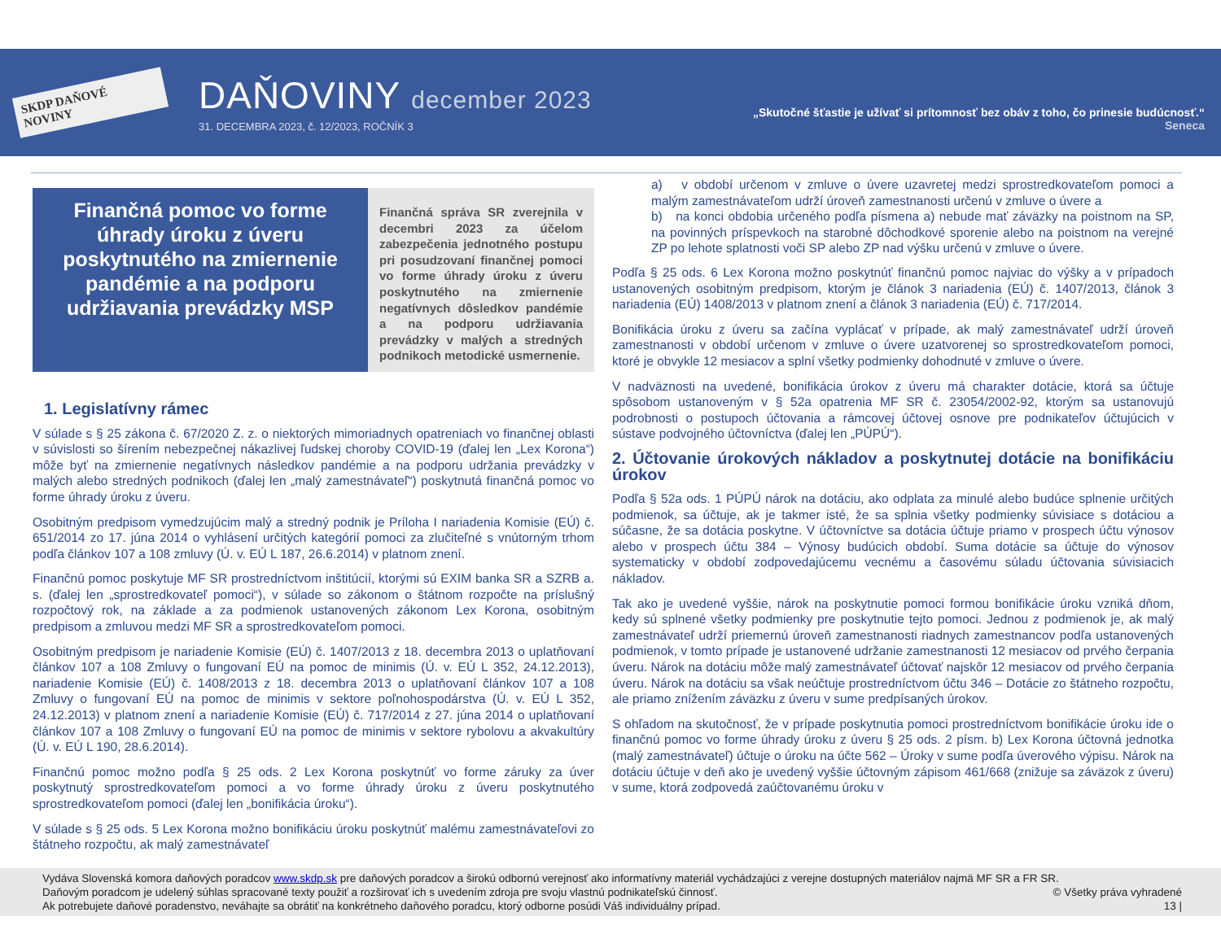SKDP DAŇOVÉ NOVINY
DAŇOVINY december 2023
31. DECEMBRA 2023, č. 12/2023, ROČNÍK 3
„Skutočné šťastie je užívať si prítomnosť bez obáv z toho, čo prinesie budúcnosť.“
Seneca
Finančná pomoc vo forme úhrady úroku z úveru poskytnutého na zmiernenie pandémie a na podporu udržiavania prevádzky MSP
Finančná správa SR zverejnila v decembri 2023 za účelom zabezpečenia jednotného postupu pri posudzovaní finančnej pomoci vo forme úhrady úroku z úveru poskytnutého na zmiernenie negatívnych dôsledkov pandémie a na podporu udržiavania prevádzky v malých a stredných podnikoch metodické usmernenie.
1. Legislatívny rámec
V súlade s § 25 zákona č. 67/2020 Z. z. o niektorých mimoriadnych opatreniach vo finančnej oblasti v súvislosti so šírením nebezpečnej nákazlivej ľudskej choroby COVID-19 (ďalej len „Lex Korona“) môže byť na zmiernenie negatívnych následkov pandémie a na podporu udržania prevádzky v malých alebo stredných podnikoch (ďalej len „malý zamestnávateľ“) poskytnutá finančná pomoc vo forme úhrady úroku z úveru.
Osobitným predpisom vymedzujúcim malý a stredný podnik je Príloha I nariadenia Komisie (EÚ) č. 651/2014 zo 17. júna 2014 o vyhlásení určitých kategórií pomoci za zlučiteľné s vnútorným trhom podľa článkov 107 a 108 zmluvy (Ú. v. EÚ L 187, 26.6.2014) v platnom znení.
Finančnú pomoc poskytuje MF SR prostredníctvom inštitúcií, ktorými sú EXIM banka SR a SZRB a. s. (ďalej len „sprostredkovateľ pomoci“), v súlade so zákonom o štátnom rozpočte na príslušný rozpočtový rok, na základe a za podmienok ustanovených zákonom Lex Korona, osobitným predpisom a zmluvou medzi MF SR a sprostredkovateľom pomoci.
Osobitným predpisom je nariadenie Komisie (EÚ) č. 1407/2013 z 18. decembra 2013 o uplatňovaní článkov 107 a 108 Zmluvy o fungovaní EÚ na pomoc de minimis (Ú. v. EÚ L 352, 24.12.2013), nariadenie Komisie (EÚ) č. 1408/2013 z 18. decembra 2013 o uplatňovaní článkov 107 a 108 Zmluvy o fungovaní EÚ na pomoc de minimis v sektore poľnohospodárstva (Ú. v. EÚ L 352, 24.12.2013) v platnom znení a nariadenie Komisie (EÚ) č. 717/2014 z 27. júna 2014 o uplatňovaní článkov 107 a 108 Zmluvy o fungovaní EÚ na pomoc de minimis v sektore rybolovu a akvakultúry (Ú. v. EÚ L 190, 28.6.2014).
Finančnú pomoc možno podľa § 25 ods. 2 Lex Korona poskytnúť vo forme záruky za úver poskytnutý sprostredkovateľom pomoci a vo forme úhrady úroku z úveru poskytnutého sprostredkovateľom pomoci (ďalej len „bonifikácia úroku“).
V súlade s § 25 ods. 5 Lex Korona možno bonifikáciu úroku poskytnúť malému zamestnávateľovi zo štátneho rozpočtu, ak malý zamestnávateľ
a) v období určenom v zmluve o úvere uzavretej medzi sprostredkovateľom pomoci a malým zamestnávateľom udrží úroveň zamestnanosti určenú v zmluve o úvere a
b) na konci obdobia určeného podľa písmena a) nebude mať záväzky na poistnom na SP, na povinných príspevkoch na starobné dôchodkové sporenie alebo na poistnom na verejné ZP po lehote splatnosti voči SP alebo ZP nad výšku určenú v zmluve o úvere.
Podľa § 25 ods. 6 Lex Korona možno poskytnúť finančnú pomoc najviac do výšky a v prípadoch ustanovených osobitným predpisom, ktorým je článok 3 nariadenia (EÚ) č. 1407/2013, článok 3 nariadenia (EÚ) 1408/2013 v platnom znení a článok 3 nariadenia (EÚ) č. 717/2014.
Bonifikácia úroku z úveru sa začína vyplácať v prípade, ak malý zamestnávateľ udrží úroveň zamestnanosti v období určenom v zmluve o úvere uzatvorenej so sprostredkovateľom pomoci, ktoré je obvykle 12 mesiacov a splní všetky podmienky dohodnuté v zmluve o úvere.
V nadväznosti na uvedené, bonifikácia úrokov z úveru má charakter dotácie, ktorá sa účtuje spôsobom ustanoveným v § 52a opatrenia MF SR č. 23054/2002-92, ktorým sa ustanovujú podrobnosti o postupoch účtovania a rámcovej účtovej osnove pre podnikateľov účtujúcich v sústave podvojného účtovníctva (ďalej len „PÚPÚ“).
2. Účtovanie úrokových nákladov a poskytnutej dotácie na bonifikáciu úrokov
Podľa § 52a ods. 1 PÚPÚ nárok na dotáciu, ako odplata za minulé alebo budúce splnenie určitých podmienok, sa účtuje, ak je takmer isté, že sa splnia všetky podmienky súvisiace s dotáciou a súčasne, že sa dotácia poskytne. V účtovníctve sa dotácia účtuje priamo v prospech účtu výnosov alebo v prospech účtu 384 – Výnosy budúcich období. Suma dotácie sa účtuje do výnosov systematicky v období zodpovedajúcemu vecnému a časovému súladu účtovania súvisiacich nákladov.
Tak ako je uvedené vyššie, nárok na poskytnutie pomoci formou bonifikácie úroku vzniká dňom, kedy sú splnené všetky podmienky pre poskytnutie tejto pomoci. Jednou z podmienok je, ak malý zamestnávateľ udrží priemernú úroveň zamestnanosti riadnych zamestnancov podľa ustanovených podmienok, v tomto prípade je ustanovené udržanie zamestnanosti 12 mesiacov od prvého čerpania úveru. Nárok na dotáciu môže malý zamestnávateľ účtovať najskôr 12 mesiacov od prvého čerpania úveru. Nárok na dotáciu sa však neúčtuje prostredníctvom účtu 346 – Dotácie zo štátneho rozpočtu, ale priamo znížením záväzku z úveru v sume predpísaných úrokov.
S ohľadom na skutočnosť, že v prípade poskytnutia pomoci prostredníctvom bonifikácie úroku ide o finančnú pomoc vo forme úhrady úroku z úveru § 25 ods. 2 písm. b) Lex Korona účtovná jednotka (malý zamestnávateľ) účtuje o úroku na účte 562 – Úroky v sume podľa úverového výpisu. Nárok na dotáciu účtuje v deň ako je uvedený vyššie účtovným zápisom 461/668 (znižuje sa záväzok z úveru) v sume, ktorá zodpovedá zaúčtovanému úroku v
Vydáva Slovenská komora daňových poradcov www.skdp.sk pre daňových poradcov a širokú odbornú verejnosť ako informatívny materiál vychádzajúci z verejne dostupných materiálov najmä MF SR a FR SR.
Daňovým poradcom je udelený súhlas spracované texty použiť a rozširovať ich s uvedením zdroja pre svoju vlastnú podnikateľskú činnosť. © Všetky práva vyhradené
Ak potrebujete daňové poradenstvo, neváhajte sa obrátiť na konkrétneho daňového poradcu, ktorý odborne posúdi Váš individuálny prípad. 13 |